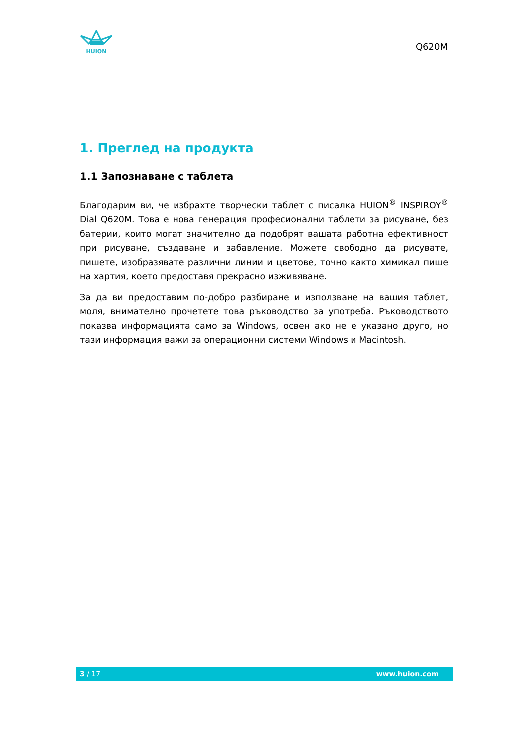HUION
Q620M
1. Преглед на продукта
1.1 Запознаване с таблета
Благодарим ви, че избрахте творчески таблет с писалка HUION<sup>®</sup> INSPIROY<sup>®</sup> Dial Q620M. Това е нова генерация професионални таблети за рисуване, без батерии, които могат значително да подобрят вашата работна ефективност при рисуване, създаване и забавление. Можете свободно да рисувате, пишете, изобразявате различни линии и цветове, точно както химикал пише на хартия, което предоставя прекрасно изживяване.
За да ви предоставим по-добро разбиране и използване на вашия таблет, моля, внимателно прочетете това ръководство за употреба. Ръководството показва информацията само за Windows, освен ако не е указано друго, но тази информация важи за операционни системи Windows и Macintosh.
3 / 17 www.huion.com